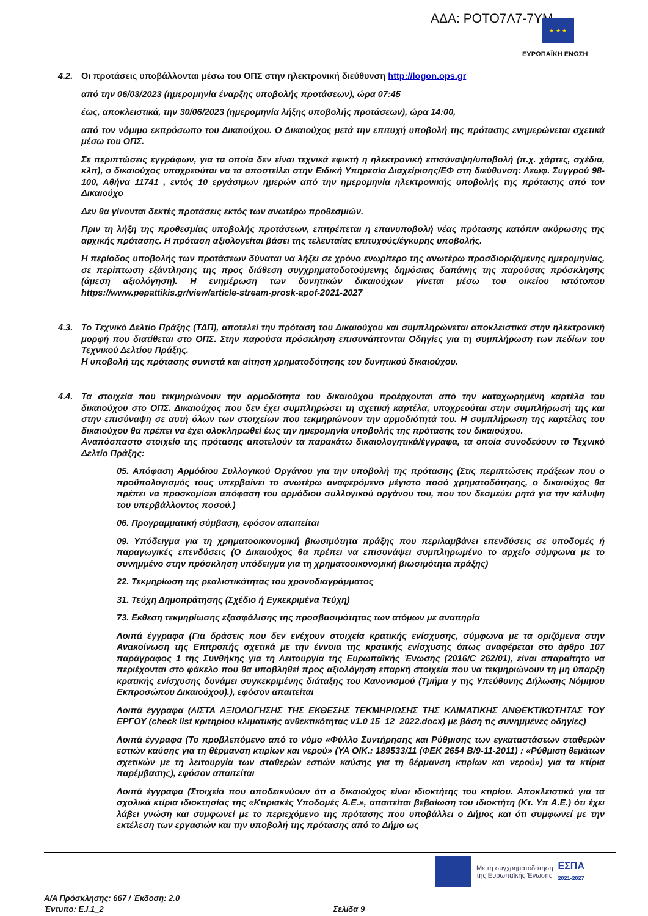ΑΔΑ: ΡΟΤΟ7Λ7-7ΥΜ ★ ★ ★
ΕΥΡΩΠΑΪΚΗ ΕΝΩΣΗ
4.2. Οι προτάσεις υποβάλλονται μέσω του ΟΠΣ στην ηλεκτρονική διεύθυνση http://logon.ops.gr
από την 06/03/2023 (ημερομηνία έναρξης υποβολής προτάσεων), ώρα 07:45
έως, αποκλειστικά, την 30/06/2023 (ημερομηνία λήξης υποβολής προτάσεων), ώρα 14:00,
από τον νόμιμο εκπρόσωπο του Δικαιούχου. Ο Δικαιούχος μετά την επιτυχή υποβολή της πρότασης ενημερώνεται σχετικά μέσω του ΟΠΣ.
Σε περιπτώσεις εγγράφων, για τα οποία δεν είναι τεχνικά εφικτή η ηλεκτρονική επισύναψη/υποβολή (π.χ. χάρτες, σχέδια, κλπ), ο δικαιούχος υποχρεούται να τα αποστείλει στην Ειδική Υπηρεσία Διαχείρισης/ΕΦ στη διεύθυνση: Λεωφ. Συγγρού 98-100, Αθήνα 11741 , εντός 10 εργάσιμων ημερών από την ημερομηνία ηλεκτρονικής υποβολής της πρότασης από τον Δικαιούχο
Δεν θα γίνονται δεκτές προτάσεις εκτός των ανωτέρω προθεσμιών.
Πριν τη λήξη της προθεσμίας υποβολής προτάσεων, επιτρέπεται η επανυποβολή νέας πρότασης κατόπιν ακύρωσης της αρχικής πρότασης. Η πρόταση αξιολογείται βάσει της τελευταίας επιτυχούς/έγκυρης υποβολής.
Η περίοδος υποβολής των προτάσεων δύναται να λήξει σε χρόνο ενωρίτερο της ανωτέρω προσδιοριζόμενης ημερομηνίας, σε περίπτωση εξάντλησης της προς διάθεση συγχρηματοδοτούμενης δημόσιας δαπάνης της παρούσας πρόσκλησης (άμεση αξιολόγηση). Η ενημέρωση των δυνητικών δικαιούχων γίνεται μέσω του οικείου ιστότοπου https://www.pepattikis.gr/view/article-stream-prosk-apof-2021-2027
4.3. Το Τεχνικό Δελτίο Πράξης (ΤΔΠ), αποτελεί την πρόταση του Δικαιούχου και συμπληρώνεται αποκλειστικά στην ηλεκτρονική μορφή που διατίθεται στο ΟΠΣ. Στην παρούσα πρόσκληση επισυνάπτονται Οδηγίες για τη συμπλήρωση των πεδίων του Τεχνικού Δελτίου Πράξης.
Η υποβολή της πρότασης συνιστά και αίτηση χρηματοδότησης του δυνητικού δικαιούχου.
4.4. Τα στοιχεία που τεκμηριώνουν την αρμοδιότητα του δικαιούχου προέρχονται από την καταχωρημένη καρτέλα του δικαιούχου στο ΟΠΣ. Δικαιούχος που δεν έχει συμπληρώσει τη σχετική καρτέλα, υποχρεούται στην συμπλήρωσή της και στην επισύναψη σε αυτή όλων των στοιχείων που τεκμηριώνουν την αρμοδιότητά του. Η συμπλήρωση της καρτέλας του δικαιούχου θα πρέπει να έχει ολοκληρωθεί έως την ημερομηνία υποβολής της πρότασης του δικαιούχου.
Αναπόσπαστο στοιχείο της πρότασης αποτελούν τα παρακάτω δικαιολογητικά/έγγραφα, τα οποία συνοδεύουν το Τεχνικό Δελτίο Πράξης:
05. Απόφαση Αρμόδιου Συλλογικού Οργάνου για την υποβολή της πρότασης (Στις περιπτώσεις πράξεων που ο προϋπολογισμός τους υπερβαίνει το ανωτέρω αναφερόμενο μέγιστο ποσό χρηματοδότησης, ο δικαιούχος θα πρέπει να προσκομίσει απόφαση του αρμόδιου συλλογικού οργάνου του, που τον δεσμεύει ρητά για την κάλυψη του υπερβάλλοντος ποσού.)
06. Προγραμματική σύμβαση, εφόσον απαιτείται
09. Υπόδειγμα για τη χρηματοοικονομική βιωσιμότητα πράξης που περιλαμβάνει επενδύσεις σε υποδομές ή παραγωγικές επενδύσεις (Ο Δικαιούχος θα πρέπει να επισυνάψει συμπληρωμένο το αρχείο σύμφωνα με το συνημμένο στην πρόσκληση υπόδειγμα για τη χρηματοοικονομική βιωσιμότητα πράξης)
22. Τεκμηρίωση της ρεαλιστικότητας του χρονοδιαγράμματος
31. Τεύχη Δημοπράτησης (Σχέδιο ή Εγκεκριμένα Τεύχη)
73. Εκθεση τεκμηρίωσης εξασφάλισης της προσβασιμότητας των ατόμων με αναπηρία
Λοιπά έγγραφα (Για δράσεις που δεν ενέχουν στοιχεία κρατικής ενίσχυσης, σύμφωνα με τα οριζόμενα στην Ανακοίνωση της Επιτροπής σχετικά με την έννοια της κρατικής ενίσχυσης όπως αναφέρεται στο άρθρο 107 παράγραφος 1 της Συνθήκης για τη Λειτουργία της Ευρωπαϊκής Ένωσης (2016/C 262/01), είναι απαραίτητο να περιέχονται στο φάκελο που θα υποβληθεί προς αξιολόγηση επαρκή στοιχεία που να τεκμηριώνουν τη μη ύπαρξη κρατικής ενίσχυσης δυνάμει συγκεκριμένης διάταξης του Κανονισμού (Τμήμα γ της Υπεύθυνης Δήλωσης Νόμιμου Εκπροσώπου Δικαιούχου).), εφόσον απαιτείται
Λοιπά έγγραφα (ΛΙΣΤΑ ΑΞΙΟΛΟΓΗΣΗΣ ΤΗΣ ΕΚΘΕΣΗΣ ΤΕΚΜΗΡΙΩΣΗΣ ΤΗΣ ΚΛΙΜΑΤΙΚΗΣ ΑΝΘΕΚΤΙΚΟΤΗΤΑΣ ΤΟΥ ΕΡΓΟΥ (check list κριτηρίου κλιματικής ανθεκτικότητας v1.0 15_12_2022.docx) με βάση τις συνημμένες οδηγίες)
Λοιπά έγγραφα (Το προβλεπόμενο από το νόμο «Φύλλο Συντήρησης και Ρύθμισης των εγκαταστάσεων σταθερών εστιών καύσης για τη θέρμανση κτιρίων και νερού» (ΥΑ ΟΙΚ.: 189533/11 (ΦΕΚ 2654 Β/9-11-2011) : «Ρύθμιση θεμάτων σχετικών με τη λειτουργία των σταθερών εστιών καύσης για τη θέρμανση κτιρίων και νερού») για τα κτίρια παρέμβασης), εφόσον απαιτείται
Λοιπά έγγραφα (Στοιχεία που αποδεικνύουν ότι ο δικαιούχος είναι ιδιοκτήτης του κτιρίου. Αποκλειστικά για τα σχολικά κτίρια ιδιοκτησίας της «Κτιριακές Υποδομές Α.Ε.», απαιτείται βεβαίωση του ιδιοκτήτη (Κτ. Υπ Α.Ε.) ότι έχει λάβει γνώση και συμφωνεί με το περιεχόμενο της πρότασης που υποβάλλει ο Δήμος και ότι συμφωνεί με την εκτέλεση των εργασιών και την υποβολή της πρότασης από το Δήμο ως
Με τη συγχρηματοδότηση
της Ευρωπαϊκής Ένωσης
ΕΣΠΑ
2021-2027
Α/Α Πρόσκλησης: 667 / Έκδοση: 2.0
Έντυπο: Ε.Ι.1_2 Σελίδα 9